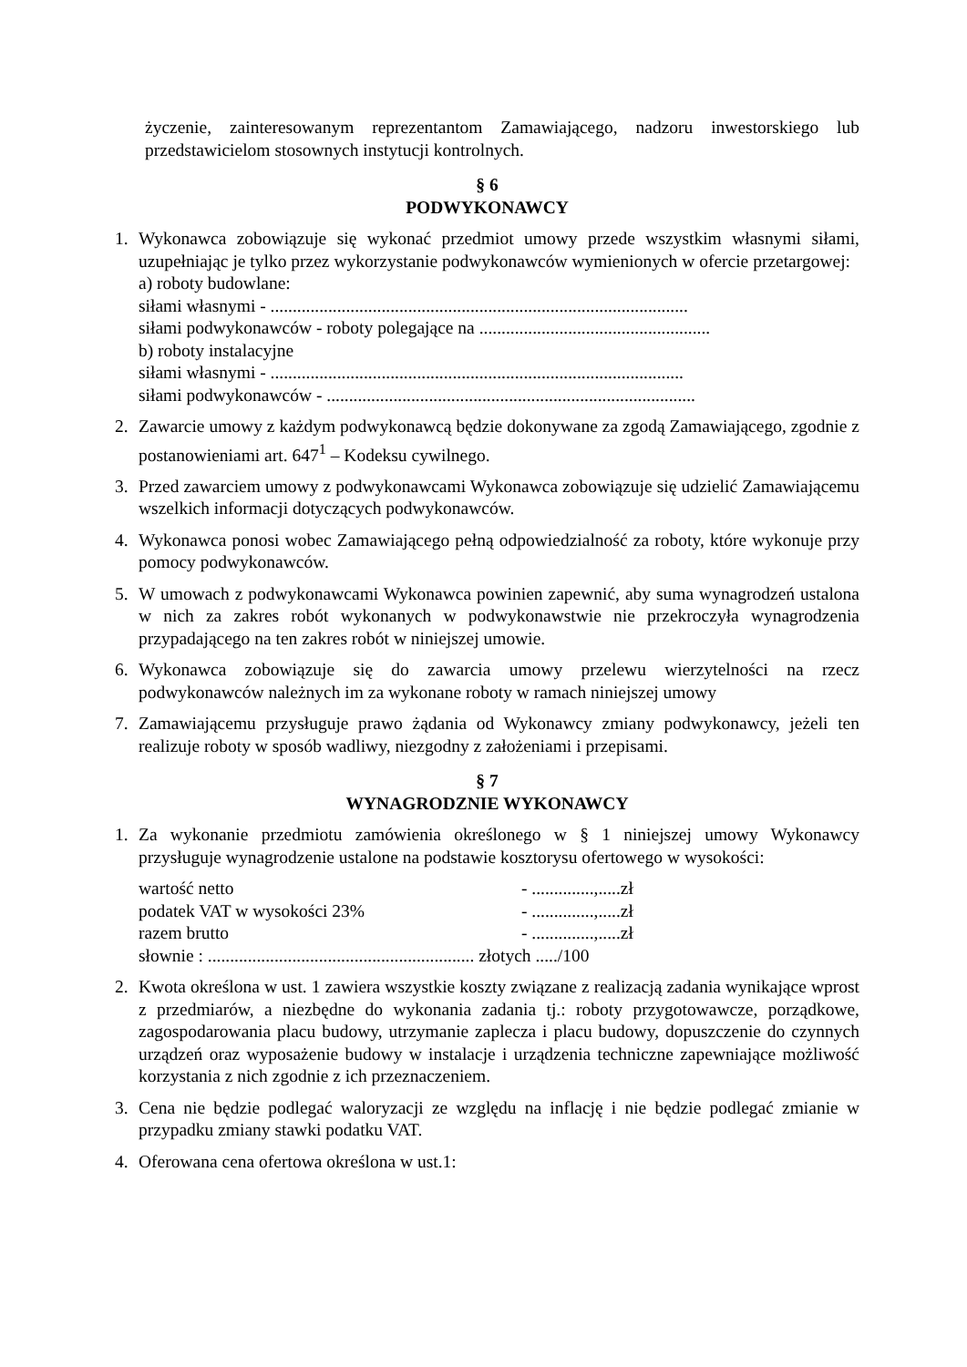życzenie, zainteresowanym reprezentantom Zamawiającego, nadzoru inwestorskiego lub przedstawicielom stosownych instytucji kontrolnych.
§ 6
PODWYKONAWCY
1. Wykonawca zobowiązuje się wykonać przedmiot umowy przede wszystkim własnymi siłami, uzupełniając je tylko przez wykorzystanie podwykonawców wymienionych w ofercie przetargowej:
a) roboty budowlane:
siłami własnymi - ..............................................................................................
siłami podwykonawców - roboty polegające na ....................................................
b) roboty instalacyjne
siłami własnymi - .............................................................................................
siłami podwykonawców - ...................................................................................
2. Zawarcie umowy z każdym podwykonawcą będzie dokonywane za zgodą Zamawiającego, zgodnie z postanowieniami art. 647<sup>1</sup> – Kodeksu cywilnego.
3. Przed zawarciem umowy z podwykonawcami Wykonawca zobowiązuje się udzielić Zamawiającemu wszelkich informacji dotyczących podwykonawców.
4. Wykonawca ponosi wobec Zamawiającego pełną odpowiedzialność za roboty, które wykonuje przy pomocy podwykonawców.
5. W umowach z podwykonawcami Wykonawca powinien zapewnić, aby suma wynagrodzeń ustalona w nich za zakres robót wykonanych w podwykonawstwie nie przekroczyła wynagrodzenia przypadającego na ten zakres robót w niniejszej umowie.
6. Wykonawca zobowiązuje się do zawarcia umowy przelewu wierzytelności na rzecz podwykonawców należnych im za wykonane roboty w ramach niniejszej umowy
7. Zamawiającemu przysługuje prawo żądania od Wykonawcy zmiany podwykonawcy, jeżeli ten realizuje roboty w sposób wadliwy, niezgodny z założeniami i przepisami.
§ 7
WYNAGRODZNIE WYKONAWCY
1. Za wykonanie przedmiotu zamówienia określonego w § 1 niniejszej umowy Wykonawcy przysługuje wynagrodzenie ustalone na podstawie kosztorysu ofertowego w wysokości:
wartość netto - ..............,.....zł
podatek VAT w wysokości 23% - ..............,.....zł
razem brutto - ..............,.....zł
słownie : ............................................................ złotych ...../100
2. Kwota określona w ust. 1 zawiera wszystkie koszty związane z realizacją zadania wynikające wprost z przedmiarów, a niezbędne do wykonania zadania tj.: roboty przygotowawcze, porządkowe, zagospodarowania placu budowy, utrzymanie zaplecza i placu budowy, dopuszczenie do czynnych urządzeń oraz wyposażenie budowy w instalacje i urządzenia techniczne zapewniające możliwość korzystania z nich zgodnie z ich przeznaczeniem.
3. Cena nie będzie podlegać waloryzacji ze względu na inflację i nie będzie podlegać zmianie w przypadku zmiany stawki podatku VAT.
4. Oferowana cena ofertowa określona w ust.1: